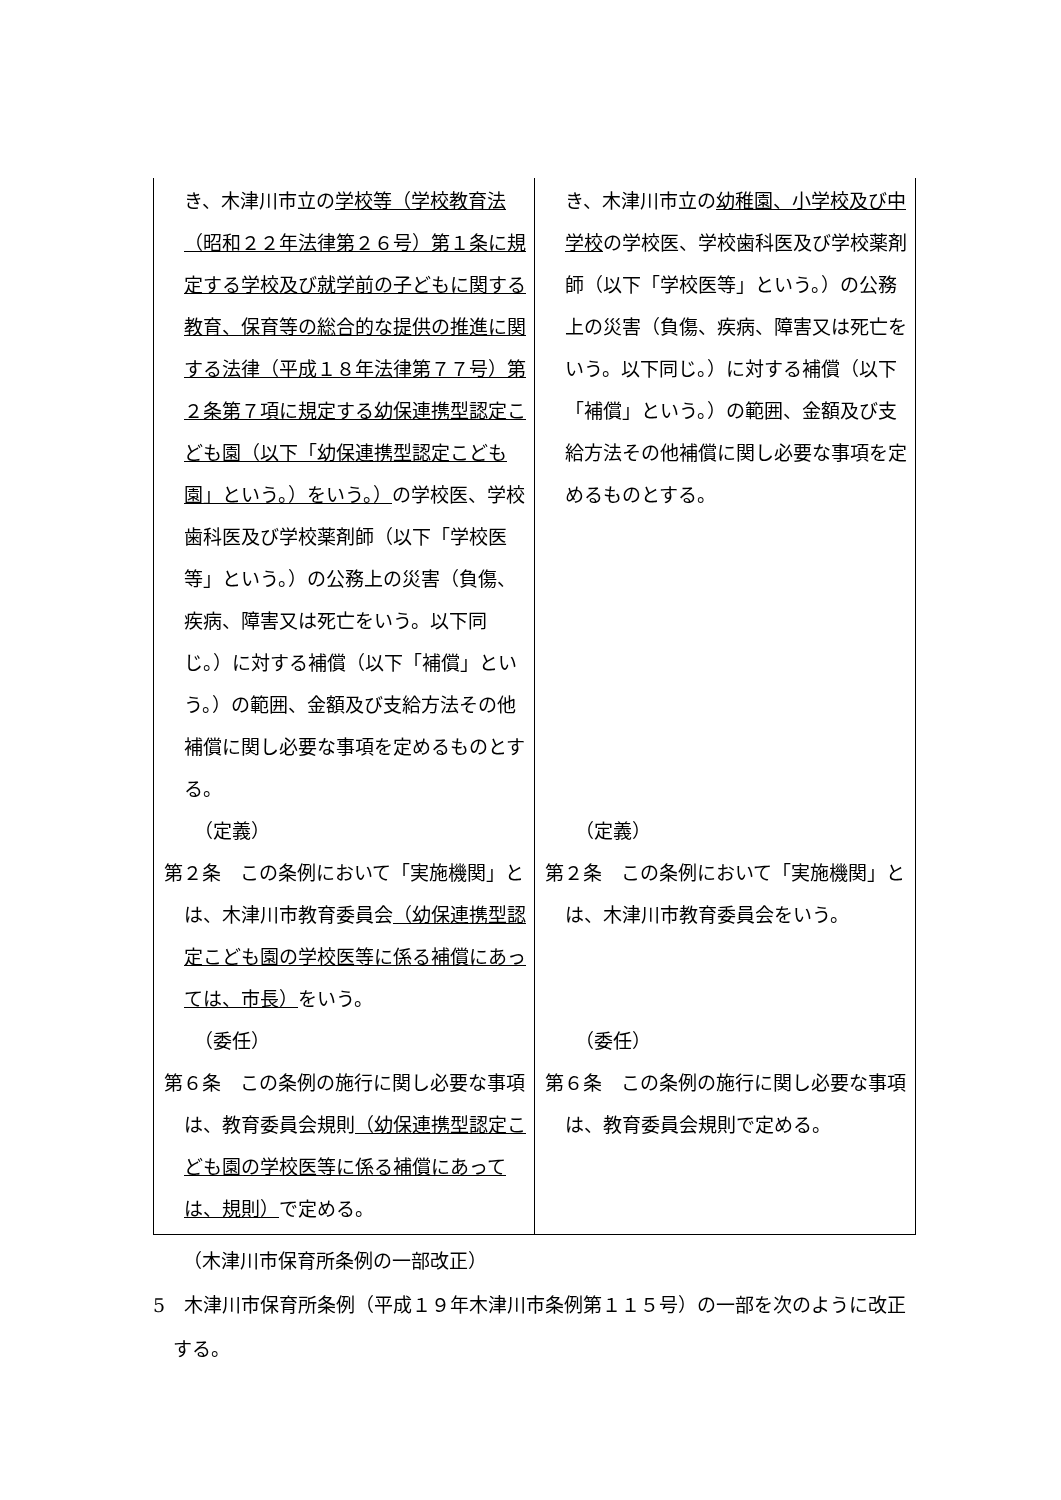| き、木津川市立の 学校等（学校教育法（昭和２２年法律第２６号）第１条に規定する学校及び就学前の子どもに関する教育、保育等の総合的な提供の推進に関する法律（平成１８年法律第７７号）第２条第７項に規定する幼保連携型認定こども園（以下「幼保連携型認定こども園」という。）をいう。） の学校医、学校歯科医及び学校薬剤師（以下「学校医等」という。）の公務上の災害（負傷、疾病、障害又は死亡をいう。以下同じ。）に対する補償（以下「補償」という。）の範囲、金額及び支給方法その他補償に関し必要な事項を定めるものとする。 （定義） 第２条 この条例において「実施機関」とは、木津川市教育委員会 （幼保連携型認定こども園の学校医等に係る補償にあっては、市長） をいう。 （委任） 第６条 この条例の施行に関し必要な事項は、教育委員会規則 （幼保連携型認定こども園の学校医等に係る補償にあっては、規則） で定める。 | き、木津川市立の 幼稚園、小学校及び中学校 の学校医、学校歯科医及び学校薬剤師（以下「学校医等」という。）の公務上の災害（負傷、疾病、障害又は死亡をいう。以下同じ。）に対する補償（以下「補償」という。）の範囲、金額及び支給方法その他補償に関し必要な事項を定めるものとする。 （定義） 第２条 この条例において「実施機関」とは、木津川市教育委員会をいう。 （委任） 第６条 この条例の施行に関し必要な事項は、教育委員会規則で定める。 |
（木津川市保育所条例の一部改正）
5　木津川市保育所条例（平成１９年木津川市条例第１１５号）の一部を次のように改正する。